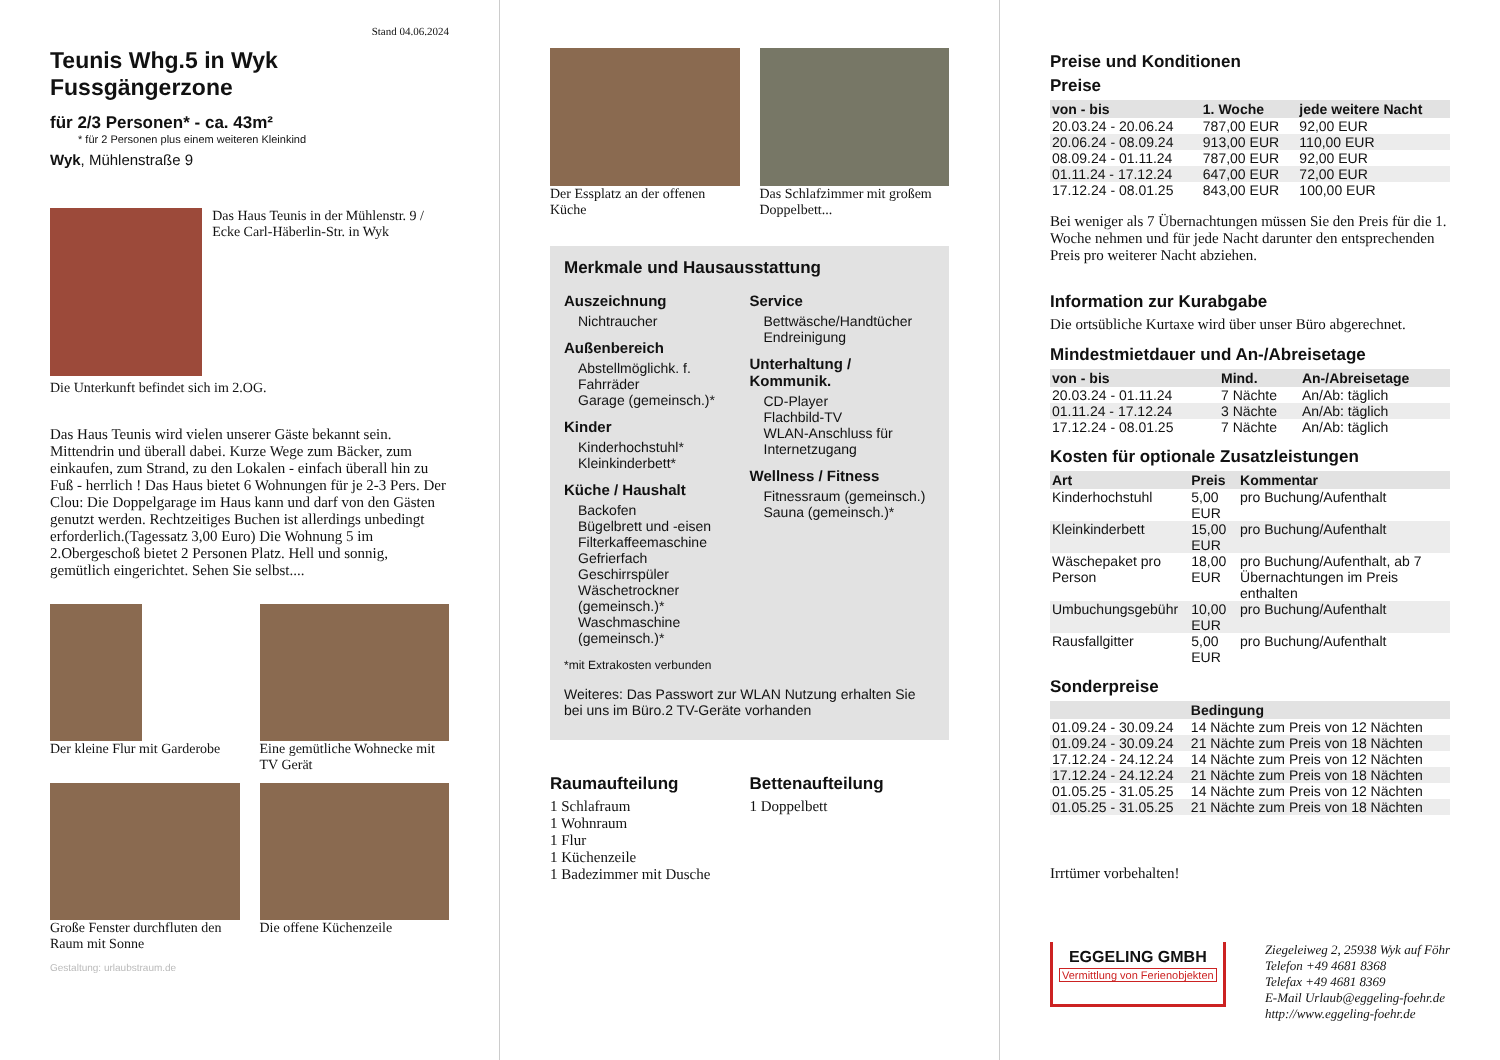Stand 04.06.2024
Teunis Whg.5 in Wyk Fussgängerzone
für 2/3 Personen* - ca. 43m²
* für 2 Personen plus einem weiteren Kleinkind
Wyk, Mühlenstraße 9
Das Haus Teunis in der Mühlenstr. 9 / Ecke Carl-Häberlin-Str. in Wyk
Die Unterkunft befindet sich im 2.OG.
Das Haus Teunis wird vielen unserer Gäste bekannt sein. Mittendrin und überall dabei. Kurze Wege zum Bäcker, zum einkaufen, zum Strand, zu den Lokalen - einfach überall hin zu Fuß - herrlich ! Das Haus bietet 6 Wohnungen für je 2-3 Pers. Der Clou: Die Doppelgarage im Haus kann und darf von den Gästen genutzt werden. Rechtzeitiges Buchen ist allerdings unbedingt erforderlich.(Tagessatz 3,00 Euro) Die Wohnung 5 im 2.Obergeschoß bietet 2 Personen Platz. Hell und sonnig, gemütlich eingerichtet. Sehen Sie selbst....
Der kleine Flur mit Garderobe
Eine gemütliche Wohnecke mit TV Gerät
Große Fenster durchfluten den Raum mit Sonne
Die offene Küchenzeile
Gestaltung: urlaubstraum.de
Der Essplatz an der offenen Küche
Das Schlafzimmer mit großem Doppelbett...
Merkmale und Hausausstattung
Auszeichnung
Nichtraucher
Außenbereich
Abstellmöglichk. f. Fahrräder
Garage (gemeinsch.)*
Kinder
Kinderhochstuhl*
Kleinkinderbett*
Küche / Haushalt
Backofen
Bügelbrett und -eisen
Filterkaffeemaschine
Gefrierfach
Geschirrspüler
Wäschetrockner (gemeinsch.)*
Waschmaschine (gemeinsch.)*
Service
Bettwäsche/Handtücher
Endreinigung
Unterhaltung / Kommunik.
CD-Player
Flachbild-TV
WLAN-Anschluss für Internetzugang
Wellness / Fitness
Fitnessraum (gemeinsch.)
Sauna (gemeinsch.)*
*mit Extrakosten verbunden
Weiteres: Das Passwort zur WLAN Nutzung erhalten Sie bei uns im Büro.2 TV-Geräte vorhanden
Raumaufteilung
1 Schlafraum
1 Wohnraum
1 Flur
1 Küchenzeile
1 Badezimmer mit Dusche
Bettenaufteilung
1 Doppelbett
Preise und Konditionen
Preise
| von - bis | 1. Woche | jede weitere Nacht |
| --- | --- | --- |
| 20.03.24 - 20.06.24 | 787,00 EUR | 92,00 EUR |
| 20.06.24 - 08.09.24 | 913,00 EUR | 110,00 EUR |
| 08.09.24 - 01.11.24 | 787,00 EUR | 92,00 EUR |
| 01.11.24 - 17.12.24 | 647,00 EUR | 72,00 EUR |
| 17.12.24 - 08.01.25 | 843,00 EUR | 100,00 EUR |
Bei weniger als 7 Übernachtungen müssen Sie den Preis für die 1. Woche nehmen und für jede Nacht darunter den entsprechenden Preis pro weiterer Nacht abziehen.
Information zur Kurabgabe
Die ortsübliche Kurtaxe wird über unser Büro abgerechnet.
Mindestmietdauer und An-/Abreisetage
| von - bis | Mind. | An-/Abreisetage |
| --- | --- | --- |
| 20.03.24 - 01.11.24 | 7 Nächte | An/Ab: täglich |
| 01.11.24 - 17.12.24 | 3 Nächte | An/Ab: täglich |
| 17.12.24 - 08.01.25 | 7 Nächte | An/Ab: täglich |
Kosten für optionale Zusatzleistungen
| Art | Preis | Kommentar |
| --- | --- | --- |
| Kinderhochstuhl | 5,00 EUR | pro Buchung/Aufenthalt |
| Kleinkinderbett | 15,00 EUR | pro Buchung/Aufenthalt |
| Wäschepaket pro Person | 18,00 EUR | pro Buchung/Aufenthalt, ab 7 Übernachtungen im Preis enthalten |
| Umbuchungsgebühr | 10,00 EUR | pro Buchung/Aufenthalt |
| Rausfallgitter | 5,00 EUR | pro Buchung/Aufenthalt |
Sonderpreise
| | Bedingung |
| --- | --- |
| 01.09.24 - 30.09.24 | 14 Nächte zum Preis von 12 Nächten |
| 01.09.24 - 30.09.24 | 21 Nächte zum Preis von 18 Nächten |
| 17.12.24 - 24.12.24 | 14 Nächte zum Preis von 12 Nächten |
| 17.12.24 - 24.12.24 | 21 Nächte zum Preis von 18 Nächten |
| 01.05.25 - 31.05.25 | 14 Nächte zum Preis von 12 Nächten |
| 01.05.25 - 31.05.25 | 21 Nächte zum Preis von 18 Nächten |
Irrtümer vorbehalten!
EGGELING GMBH
Vermittlung von Ferienobjekten
Ziegeleiweg 2, 25938 Wyk auf Föhr
Telefon +49 4681 8368
Telefax +49 4681 8369
E-Mail Urlaub@eggeling-foehr.de
http://www.eggeling-foehr.de